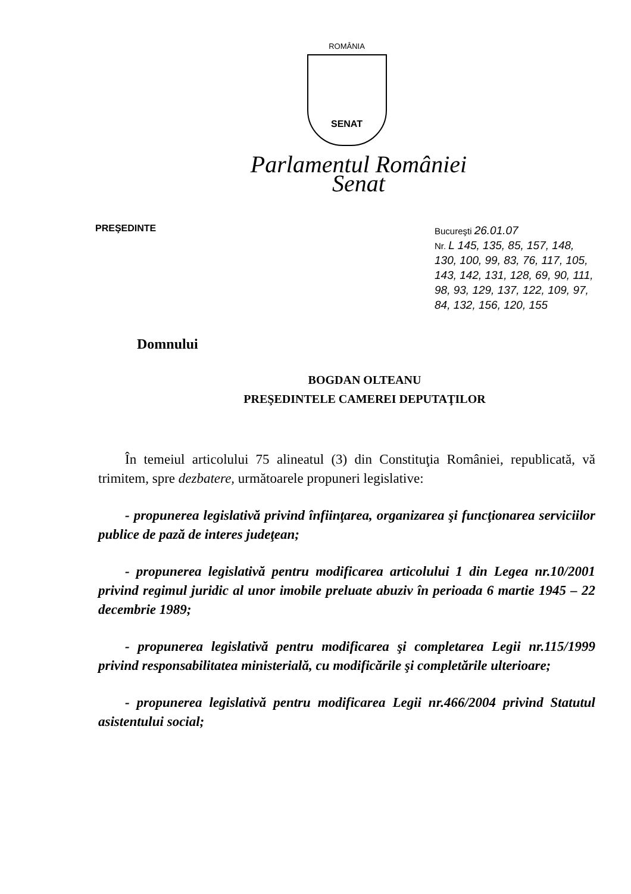ROMÂNIA
SENAT
Parlamentul României
Senat
PREŞEDINTE Bucureşti 26.01.07
Nr. L 145, 135, 85, 157, 148, 130, 100, 99, 83, 76, 117, 105, 143, 142, 131, 128, 69, 90, 111, 98, 93, 129, 137, 122, 109, 97, 84, 132, 156, 120, 155
Domnului
BOGDAN OLTEANU
PREŞEDINTELE CAMEREI DEPUTAŢILOR
În temeiul articolului 75 alineatul (3) din Constituţia României, republicată, vă trimitem, spre dezbatere, următoarele propuneri legislative:
- propunerea legislativă privind înfiinţarea, organizarea şi funcţionarea serviciilor publice de pază de interes judeţean;
- propunerea legislativă pentru modificarea articolului 1 din Legea nr.10/2001 privind regimul juridic al unor imobile preluate abuziv în perioada 6 martie 1945 – 22 decembrie 1989;
- propunerea legislativă pentru modificarea şi completarea Legii nr.115/1999 privind responsabilitatea ministerială, cu modificările şi completările ulterioare;
- propunerea legislativă pentru modificarea Legii nr.466/2004 privind Statutul asistentului social;